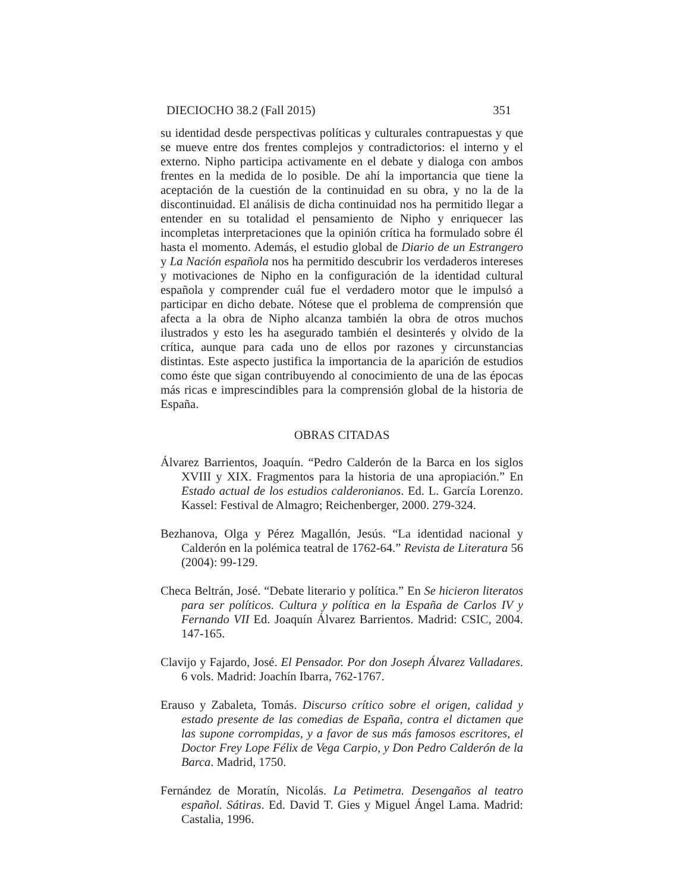DIECIOCHO 38.2 (Fall 2015) 351
su identidad desde perspectivas políticas y culturales contrapuestas y que se mueve entre dos frentes complejos y contradictorios: el interno y el externo. Nipho participa activamente en el debate y dialoga con ambos frentes en la medida de lo posible. De ahí la importancia que tiene la aceptación de la cuestión de la continuidad en su obra, y no la de la discontinuidad. El análisis de dicha continuidad nos ha permitido llegar a entender en su totalidad el pensamiento de Nipho y enriquecer las incompletas interpretaciones que la opinión crítica ha formulado sobre él hasta el momento. Además, el estudio global de Diario de un Estrangero y La Nación española nos ha permitido descubrir los verdaderos intereses y motivaciones de Nipho en la configuración de la identidad cultural española y comprender cuál fue el verdadero motor que le impulsó a participar en dicho debate. Nótese que el problema de comprensión que afecta a la obra de Nipho alcanza también la obra de otros muchos ilustrados y esto les ha asegurado también el desinterés y olvido de la crítica, aunque para cada uno de ellos por razones y circunstancias distintas. Este aspecto justifica la importancia de la aparición de estudios como éste que sigan contribuyendo al conocimiento de una de las épocas más ricas e imprescindibles para la comprensión global de la historia de España.
OBRAS CITADAS
Álvarez Barrientos, Joaquín. “Pedro Calderón de la Barca en los siglos XVIII y XIX. Fragmentos para la historia de una apropiación.” En Estado actual de los estudios calderonianos. Ed. L. García Lorenzo. Kassel: Festival de Almagro; Reichenberger, 2000. 279-324.
Bezhanova, Olga y Pérez Magallón, Jesús. “La identidad nacional y Calderón en la polémica teatral de 1762-64.” Revista de Literatura 56 (2004): 99-129.
Checa Beltrán, José. “Debate literario y política.” En Se hicieron literatos para ser políticos. Cultura y política en la España de Carlos IV y Fernando VII Ed. Joaquín Álvarez Barrientos. Madrid: CSIC, 2004. 147-165.
Clavijo y Fajardo, José. El Pensador. Por don Joseph Álvarez Valladares. 6 vols. Madrid: Joachín Ibarra, 762-1767.
Erauso y Zabaleta, Tomás. Discurso crítico sobre el origen, calidad y estado presente de las comedias de España, contra el dictamen que las supone corrompidas, y a favor de sus más famosos escritores, el Doctor Frey Lope Félix de Vega Carpio, y Don Pedro Calderón de la Barca. Madrid, 1750.
Fernández de Moratín, Nicolás. La Petimetra. Desengaños al teatro español. Sátiras. Ed. David T. Gies y Miguel Ángel Lama. Madrid: Castalia, 1996.